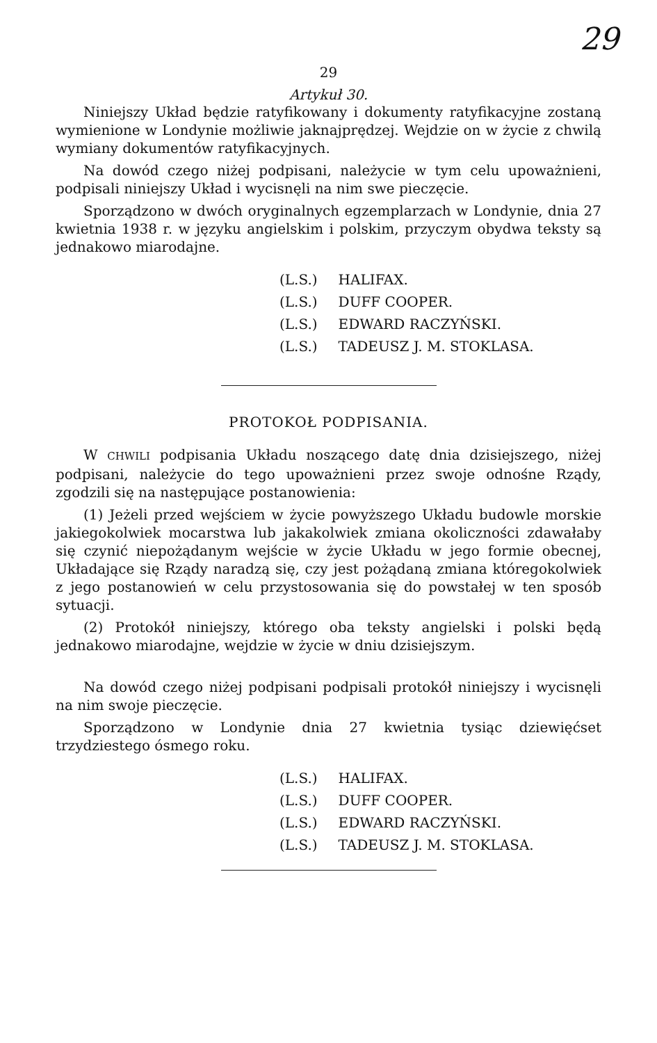29
29
Artykuł 30.
Niniejszy Układ będzie ratyfikowany i dokumenty ratyfikacyjne zostaną wymienione w Londynie możliwie jaknajprędzej. Wejdzie on w życie z chwilą wymiany dokumentów ratyfikacyjnych.
Na dowód czego niżej podpisani, należycie w tym celu upoważnieni, podpisali niniejszy Układ i wycisnęli na nim swe pieczęcie.
Sporządzono w dwóch oryginalnych egzemplarzach w Londynie, dnia 27 kwietnia 1938 r. w języku angielskim i polskim, przyczym obydwa teksty są jednakowo miarodajne.
| (L.S.) | HALIFAX. |
| (L.S.) | DUFF COOPER. |
| (L.S.) | EDWARD RACZYŃSKI. |
| (L.S.) | TADEUSZ J. M. STOKLASA. |
PROTOKOŁ PODPISANIA.
W CHWILI podpisania Układu noszącego datę dnia dzisiejszego, niżej podpisani, należycie do tego upoważnieni przez swoje odnośne Rządy, zgodzili się na następujące postanowienia:
(1) Jeżeli przed wejściem w życie powyższego Układu budowle morskie jakiegokolwiek mocarstwa lub jakakolwiek zmiana okoliczności zdawałaby się czynić niepożądanym wejście w życie Układu w jego formie obecnej, Układające się Rządy naradzą się, czy jest pożądaną zmiana któregokolwiek z jego postanowień w celu przystosowania się do powstałej w ten sposób sytuacji.
(2) Protokół niniejszy, którego oba teksty angielski i polski będą jednakowo miarodajne, wejdzie w życie w dniu dzisiejszym.
Na dowód czego niżej podpisani podpisali protokół niniejszy i wycisnęli na nim swoje pieczęcie.
Sporządzono w Londynie dnia 27 kwietnia tysiąc dziewięćset trzydziestego ósmego roku.
| (L.S.) | HALIFAX. |
| (L.S.) | DUFF COOPER. |
| (L.S.) | EDWARD RACZYŃSKI. |
| (L.S.) | TADEUSZ J. M. STOKLASA. |